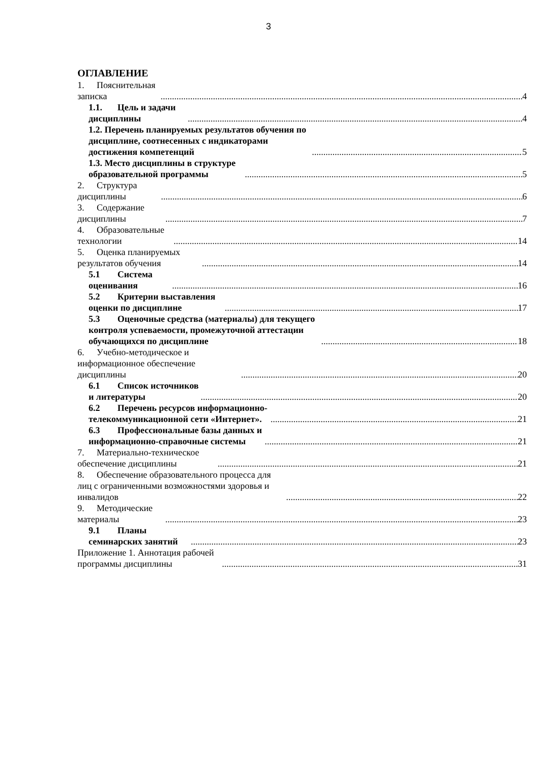3
ОГЛАВЛЕНИЕ
1. Пояснительная записка 4
1.1. Цель и задачи дисциплины 4
1.2. Перечень планируемых результатов обучения по дисциплине, соотнесенных с индикаторами достижения компетенций 5
1.3. Место дисциплины в структуре образовательной программы 5
2. Структура дисциплины 6
3. Содержание дисциплины 7
4. Образовательные технологии 14
5. Оценка планируемых результатов обучения 14
5.1 Система оценивания 16
5.2 Критерии выставления оценки по дисциплине 17
5.3 Оценочные средства (материалы) для текущего контроля успеваемости, промежуточной аттестации обучающихся по дисциплине 18
6. Учебно-методическое и информационное обеспечение дисциплины 20
6.1 Список источников и литературы 20
6.2 Перечень ресурсов информационно-телекоммуникационной сети «Интернет». 21
6.3 Профессиональные базы данных и информационно-справочные системы 21
7. Материально-техническое обеспечение дисциплины 21
8. Обеспечение образовательного процесса для лиц с ограниченными возможностями здоровья и инвалидов 22
9. Методические материалы 23
9.1 Планы семинарских занятий 23
Приложение 1. Аннотация рабочей программы дисциплины 31